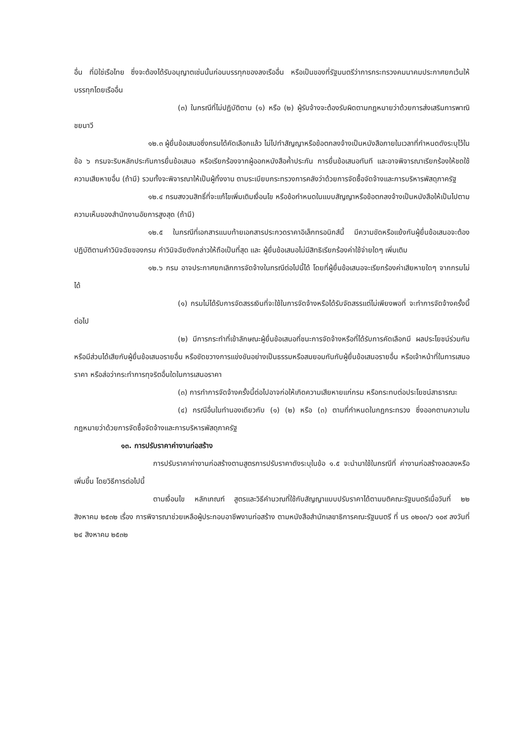อื่น ที่มิใช่เรือไทย ซึ่งจะต้องได้รับอนุญาตเช่นนั้นก่อนบรรทุกของลงเรืออื่น หรือเป็นของที่รัฐมนตรีว่าการกระทรวงคมนาคมประกาศยกเว้นให้บรรทุกโดยเรืออื่น
(๓) ในกรณีที่ไม่ปฏิบัติตาม (๑) หรือ (๒) ผู้รับจ้างจะต้องรับผิดตามกฎหมายว่าด้วยการส่งเสริมการพาณิชยนาวี
๑๒.๓ ผู้ยื่นข้อเสนอซึ่งกรมได้คัดเลือกแล้ว ไม่ไปทำสัญญาหรือข้อตกลงจ้างเป็นหนังสือภายในเวลาที่กำหนดดังระบุไว้ในข้อ ๖ กรมจะริบหลักประกันการยื่นข้อเสนอ หรือเรียกร้องจากผู้ออกหนังสือค้ำประกัน การยื่นข้อเสนอทันที และอาจพิจารณาเรียกร้องให้ชดใช้ความเสียหายอื่น (ถ้ามี) รวมทั้งจะพิจารณาให้เป็นผู้ทิ้งงาน ตามระเบียบกระทรวงการคลังว่าด้วยการจัดซื้อจัดจ้างและการบริหารพัสดุภาครัฐ
๑๒.๔ กรมสงวนสิทธิ์ที่จะแก้ไขเพิ่มเติมเงื่อนไข หรือข้อกำหนดในแบบสัญญาหรือข้อตกลงจ้างเป็นหนังสือให้เป็นไปตามความเห็นของสำนักงานอัยการสูงสุด (ถ้ามี)
๑๒.๕ ในกรณีที่เอกสารแนบท้ายเอกสารประกวดราคาอิเล็กทรอนิกส์นี้ มีความขัดหรือแย้งกันผู้ยื่นข้อเสนอจะต้องปฏิบัติตามคำวินิจฉัยของกรม คำวินิจฉัยดังกล่าวให้ถือเป็นที่สุด และ ผู้ยื่นข้อเสนอไม่มีสิทธิเรียกร้องค่าใช้จ่ายใดๆ เพิ่มเติม
๑๒.๖ กรม อาจประกาศยกเลิกการจัดจ้างในกรณีต่อไปนี้ได้ โดยที่ผู้ยื่นข้อเสนอจะเรียกร้องค่าเสียหายใดๆ จากกรมไม่ได้
(๑) กรมไม่ได้รับการจัดสรรเงินที่จะใช้ในการจัดจ้างหรือได้รับจัดสรรแต่ไม่เพียงพอที่ จะทำการจัดจ้างครั้งนี้ต่อไป
(๒) มีการกระทำที่เข้าลักษณะผู้ยื่นข้อเสนอที่ชนะการจัดจ้างหรือที่ได้รับการคัดเลือกมี ผลประโยชน์ร่วมกัน หรือมีส่วนได้เสียกับผู้ยื่นข้อเสนอรายอื่น หรือขัดขวางการแข่งขันอย่างเป็นธรรมหรือสมยอมกันกับผู้ยื่นข้อเสนอรายอื่น หรือเจ้าหน้าที่ในการเสนอราคา หรือส่อว่ากระทำการทุจริตอื่นใดในการเสนอราคา
(๓) การทำการจัดจ้างครั้งนี้ต่อไปอาจก่อให้เกิดความเสียหายแก่กรม หรือกระทบต่อประโยชน์สาธารณะ
(๔) กรณีอื่นในทำนองเดียวกับ (๑) (๒) หรือ (๓) ตามที่กำหนดในกฎกระทรวง ซึ่งออกตามความในกฎหมายว่าด้วยการจัดซื้อจัดจ้างและการบริหารพัสดุภาครัฐ
๑๓. การปรับราคาค่างานก่อสร้าง
การปรับราคาค่างานก่อสร้างตามสูตรการปรับราคาดังระบุในข้อ ๑.๕ จะนำมาใช้ในกรณีที่ ค่างานก่อสร้างลดลงหรือเพิ่มขึ้น โดยวิธีการต่อไปนี้
ตามเงื่อนไข หลักเกณฑ์ สูตรและวิธีคำนวณที่ใช้กับสัญญาแบบปรับราคาได้ตามมติคณะรัฐมนตรีเมื่อวันที่ ๒๒ สิงหาคม ๒๕๓๒ เรื่อง การพิจารณาช่วยเหลือผู้ประกอบอาชีพงานก่อสร้าง ตามหนังสือสำนักเลขาธิการคณะรัฐมนตรี ที่ นร ๐๒๐๓/ว ๑๐๙ ลงวันที่ ๒๔ สิงหาคม ๒๕๓๒